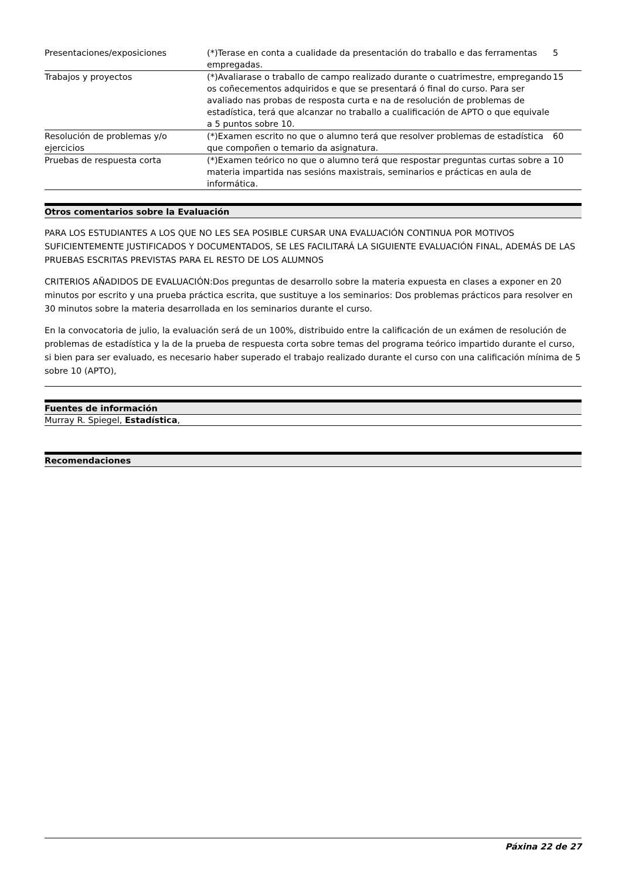| Presentaciones/exposiciones | (*)Terase en conta a cualidade da presentación do traballo e das ferramentas empregadas. | 5 |
| Trabajos y proyectos | (*)Avaliarase o traballo de campo realizado durante o cuatrimestre, empregando os coñecementos adquiridos e que se presentará ó final do curso. Para ser avaliado nas probas de resposta curta e na de resolución de problemas de estadística, terá que alcanzar no traballo a cualificación de APTO o que equivale a 5 puntos sobre 10. | 15 |
| Resolución de problemas y/o ejercicios | (*)Examen escrito no que o alumno terá que resolver problemas de estadística que compoñen o temario da asignatura. | 60 |
| Pruebas de respuesta corta | (*)Examen teórico no que o alumno terá que respostar preguntas curtas sobre a materia impartida nas sesións maxistrais, seminarios e prácticas en aula de informática. | 10 |
Otros comentarios sobre la Evaluación
PARA LOS ESTUDIANTES A LOS QUE NO LES SEA POSIBLE CURSAR UNA EVALUACIÓN CONTINUA POR MOTIVOS SUFICIENTEMENTE JUSTIFICADOS Y DOCUMENTADOS, SE LES FACILITARÁ LA SIGUIENTE EVALUACIÓN FINAL, ADEMÁS DE LAS PRUEBAS ESCRITAS PREVISTAS PARA EL RESTO DE LOS ALUMNOS
CRITERIOS AÑADIDOS DE EVALUACIÓN:Dos preguntas de desarrollo sobre la materia expuesta en clases a exponer en 20 minutos por escrito y una prueba práctica escrita, que sustituye a los seminarios: Dos problemas prácticos para resolver en 30 minutos sobre la materia desarrollada en los seminarios durante el curso.
En la convocatoria de julio, la evaluación será de un 100%, distribuido entre la calificación de un exámen de resolución de problemas de estadística y la de la prueba de respuesta corta sobre temas del programa teórico impartido durante el curso, si bien para ser evaluado, es necesario haber superado el trabajo realizado durante el curso con una calificación mínima de 5 sobre 10 (APTO),
Fuentes de información
Murray R. Spiegel, Estadística,
Recomendaciones
Páxina 22 de 27